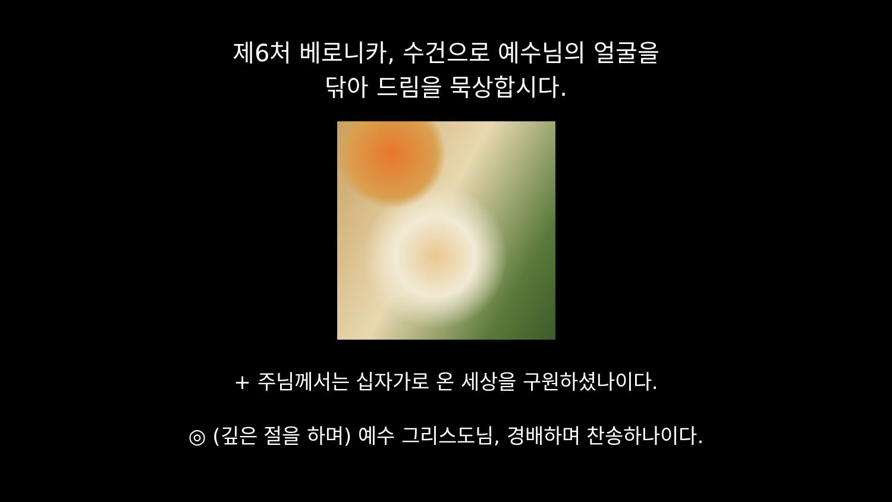제6처 베로니카, 수건으로 예수님의 얼굴을
닦아 드림을 묵상합시다.
+ 주님께서는 십자가로 온 세상을 구원하셨나이다.
◎ (깊은 절을 하며) 예수 그리스도님, 경배하며 찬송하나이다.